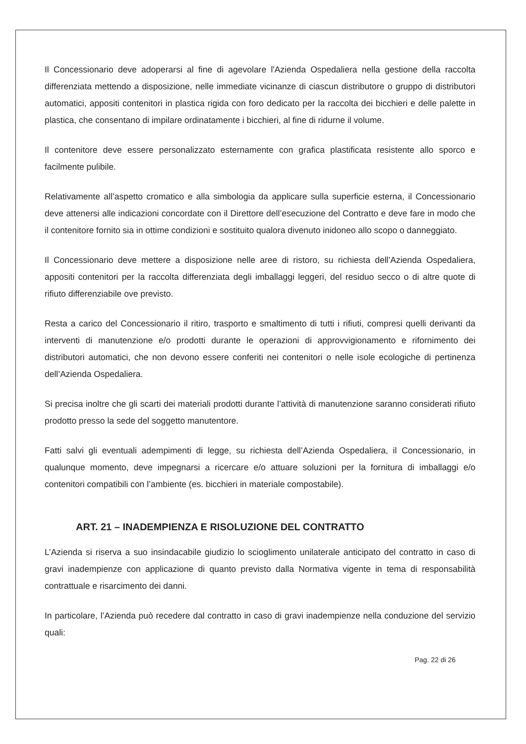Il Concessionario deve adoperarsi al fine di agevolare l'Azienda Ospedaliera nella gestione della raccolta differenziata mettendo a disposizione, nelle immediate vicinanze di ciascun distributore o gruppo di distributori automatici, appositi contenitori in plastica rigida con foro dedicato per la raccolta dei bicchieri e delle palette in plastica, che consentano di impilare ordinatamente i bicchieri, al fine di ridurne il volume.
Il contenitore deve essere personalizzato esternamente con grafica plastificata resistente allo sporco e facilmente pulibile.
Relativamente all’aspetto cromatico e alla simbologia da applicare sulla superficie esterna, il Concessionario deve attenersi alle indicazioni concordate con il Direttore dell’esecuzione del Contratto e deve fare in modo che il contenitore fornito sia in ottime condizioni e sostituito qualora divenuto inidoneo allo scopo o danneggiato.
Il Concessionario deve mettere a disposizione nelle aree di ristoro, su richiesta dell’Azienda Ospedaliera, appositi contenitori per la raccolta differenziata degli imballaggi leggeri, del residuo secco o di altre quote di rifiuto differenziabile ove previsto.
Resta a carico del Concessionario il ritiro, trasporto e smaltimento di tutti i rifiuti, compresi quelli derivanti da interventi di manutenzione e/o prodotti durante le operazioni di approvvigionamento e rifornimento dei distributori automatici, che non devono essere conferiti nei contenitori o nelle isole ecologiche di pertinenza dell’Azienda Ospedaliera.
Si precisa inoltre che gli scarti dei materiali prodotti durante l’attività di manutenzione saranno considerati rifiuto prodotto presso la sede del soggetto manutentore.
Fatti salvi gli eventuali adempimenti di legge, su richiesta dell’Azienda Ospedaliera, il Concessionario, in qualunque momento, deve impegnarsi a ricercare e/o attuare soluzioni per la fornitura di imballaggi e/o contenitori compatibili con l’ambiente (es. bicchieri in materiale compostabile).
ART. 21 – INADEMPIENZA E RISOLUZIONE DEL CONTRATTO
L’Azienda si riserva a suo insindacabile giudizio lo scioglimento unilaterale anticipato del contratto in caso di gravi inadempienze con applicazione di quanto previsto dalla Normativa vigente in tema di responsabilità contrattuale e risarcimento dei danni.
In particolare, l’Azienda può recedere dal contratto in caso di gravi inadempienze nella conduzione del servizio quali:
Pag. 22 di 26